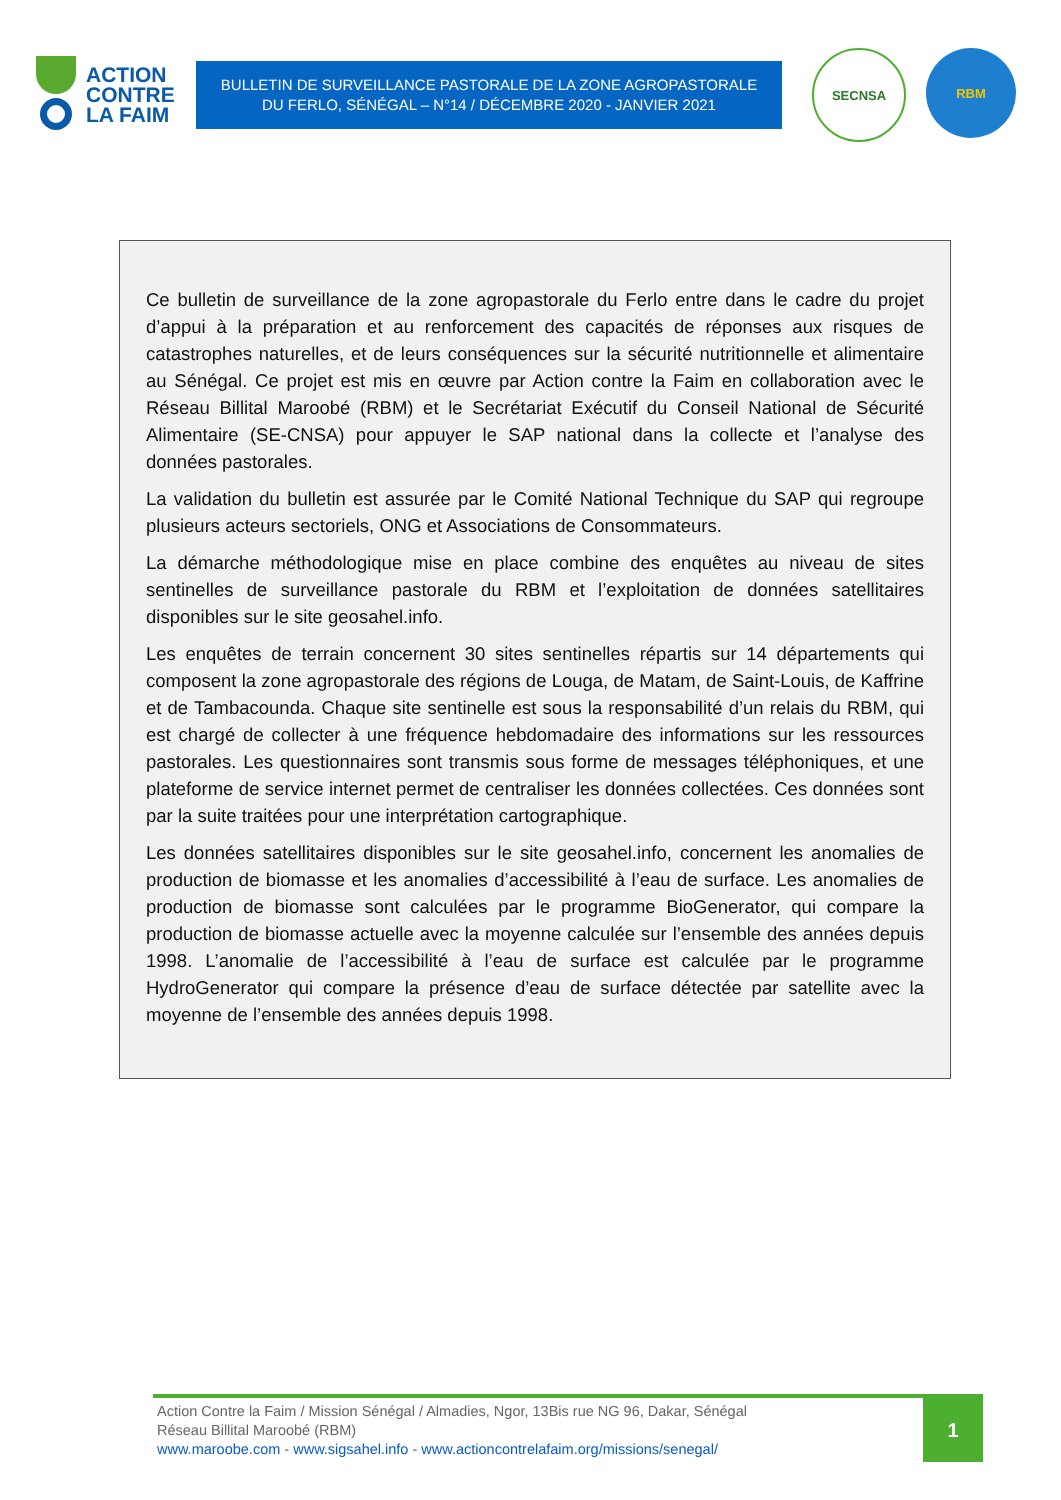ACTION
CONTRE
LA FAIM
BULLETIN DE SURVEILLANCE PASTORALE DE LA ZONE AGROPASTORALE
DU FERLO, SÉNÉGAL – N°14 / DÉCEMBRE 2020 - JANVIER 2021
SECNSA RBM
Ce bulletin de surveillance de la zone agropastorale du Ferlo entre dans le cadre du projet d’appui à la préparation et au renforcement des capacités de réponses aux risques de catastrophes naturelles, et de leurs conséquences sur la sécurité nutritionnelle et alimentaire au Sénégal. Ce projet est mis en œuvre par Action contre la Faim en collaboration avec le Réseau Billital Maroobé (RBM) et le Secrétariat Exécutif du Conseil National de Sécurité Alimentaire (SE-CNSA) pour appuyer le SAP national dans la collecte et l’analyse des données pastorales.
La validation du bulletin est assurée par le Comité National Technique du SAP qui regroupe plusieurs acteurs sectoriels, ONG et Associations de Consommateurs.
La démarche méthodologique mise en place combine des enquêtes au niveau de sites sentinelles de surveillance pastorale du RBM et l’exploitation de données satellitaires disponibles sur le site geosahel.info.
Les enquêtes de terrain concernent 30 sites sentinelles répartis sur 14 départements qui composent la zone agropastorale des régions de Louga, de Matam, de Saint-Louis, de Kaffrine et de Tambacounda. Chaque site sentinelle est sous la responsabilité d’un relais du RBM, qui est chargé de collecter à une fréquence hebdomadaire des informations sur les ressources pastorales. Les questionnaires sont transmis sous forme de messages téléphoniques, et une plateforme de service internet permet de centraliser les données collectées. Ces données sont par la suite traitées pour une interprétation cartographique.
Les données satellitaires disponibles sur le site geosahel.info, concernent les anomalies de production de biomasse et les anomalies d’accessibilité à l’eau de surface. Les anomalies de production de biomasse sont calculées par le programme BioGenerator, qui compare la production de biomasse actuelle avec la moyenne calculée sur l’ensemble des années depuis 1998. L’anomalie de l’accessibilité à l’eau de surface est calculée par le programme HydroGenerator qui compare la présence d’eau de surface détectée par satellite avec la moyenne de l’ensemble des années depuis 1998.
Action Contre la Faim / Mission Sénégal / Almadies, Ngor, 13Bis rue NG 96, Dakar, Sénégal
Réseau Billital Maroobé (RBM)
www.maroobe.com - www.sigsahel.info - www.actioncontrelafaim.org/missions/senegal/
1